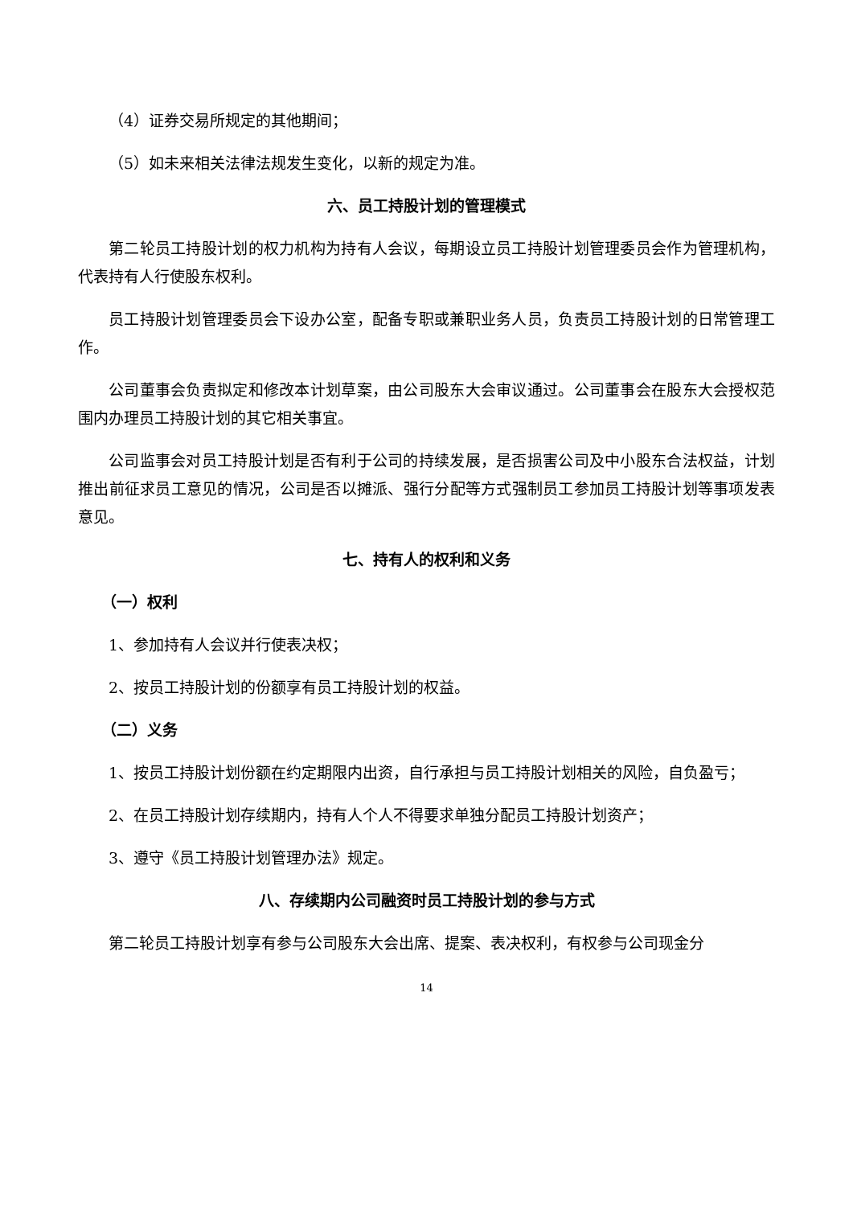（4）证券交易所规定的其他期间；
（5）如未来相关法律法规发生变化，以新的规定为准。
六、员工持股计划的管理模式
第二轮员工持股计划的权力机构为持有人会议，每期设立员工持股计划管理委员会作为管理机构，代表持有人行使股东权利。
员工持股计划管理委员会下设办公室，配备专职或兼职业务人员，负责员工持股计划的日常管理工作。
公司董事会负责拟定和修改本计划草案，由公司股东大会审议通过。公司董事会在股东大会授权范围内办理员工持股计划的其它相关事宜。
公司监事会对员工持股计划是否有利于公司的持续发展，是否损害公司及中小股东合法权益，计划推出前征求员工意见的情况，公司是否以摊派、强行分配等方式强制员工参加员工持股计划等事项发表意见。
七、持有人的权利和义务
（一）权利
1、参加持有人会议并行使表决权；
2、按员工持股计划的份额享有员工持股计划的权益。
（二）义务
1、按员工持股计划份额在约定期限内出资，自行承担与员工持股计划相关的风险，自负盈亏；
2、在员工持股计划存续期内，持有人个人不得要求单独分配员工持股计划资产；
3、遵守《员工持股计划管理办法》规定。
八、存续期内公司融资时员工持股计划的参与方式
第二轮员工持股计划享有参与公司股东大会出席、提案、表决权利，有权参与公司现金分
14